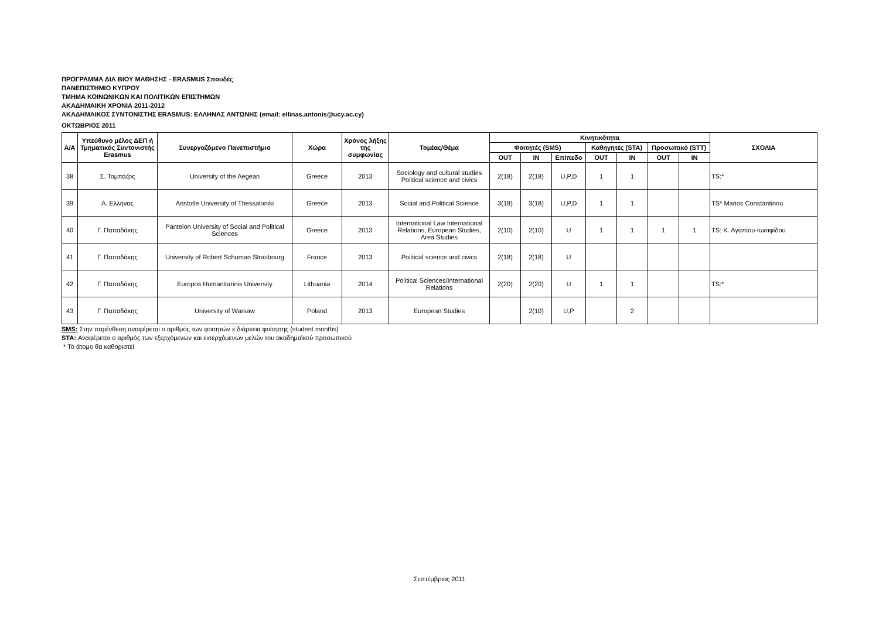ΠΡΟΓΡΑΜΜΑ ΔΙΑ ΒΙΟΥ ΜΑΘΗΣΗΣ - ERASMUS Σπουδές
ΠΑΝΕΠΙΣΤΗΜΙΟ ΚΥΠΡΟΥ
ΤΜΗΜΑ ΚΟΙΝΩΝΙΚΩΝ ΚΑΙ ΠΟΛΙΤΙΚΩΝ ΕΠΙΣΤΗΜΩΝ
ΑΚΑΔΗΜΑΙΚΗ ΧΡΟΝΙΑ 2011-2012
ΑΚΑΔΗΜΑΙΚΟΣ ΣΥΝΤΟΝΙΣΤΗΣ ERASMUS: ΕΛΛΗΝΑΣ ΑΝΤΩΝΗΣ (email: ellinas.antonis@ucy.ac.cy)
ΟΚΤΩΒΡΙΟΣ 2011
| Α/Α | Υπεύθυνο μέλος ΔΕΠ ή Τμηματικός Συντονιστής Erasmus | Συνεργαζόμενο Πανεπιστήμιο | Χώρα | Χρόνος λήξης της συμφωνίας | Τομέας/Θέμα | Κινητικότητα | | | | | | | ΣΧΟΛΙΑ |
| --- | --- | --- | --- | --- | --- | --- | --- | --- | --- | --- | --- | --- | --- |
| | | | | | | Φοιτητές (SMS) | | | Καθηγητές (STA) | | Προσωπικό (STT) | | |
| | | | | | | OUT | IN | Επίπεδο | OUT | IN | OUT | IN | |
| 38 | Σ. Τομπάζος | University of the Aegean | Greece | 2013 | Sociology and cultural studies Political science and civics | 2(18) | 2(18) | U,P,D | 1 | 1 | | | TS:* |
| 39 | Α. Ελληνας | Aristotle University of Thessaloniki | Greece | 2013 | Social and Political Science | 3(18) | 3(18) | U,P,D | 1 | 1 | | | TS* Marios Constantinou |
| 40 | Γ. Παπαδάκης | Panteion University of Social and Political Sciences | Greece | 2013 | International Law International Relations, European Studies, Area Studies | 2(10) | 2(10) | U | 1 | 1 | 1 | 1 | TS: Κ. Αγαπίου-Ιωσιφίδου |
| 41 | Γ. Παπαδάκης | University of Robert Schuman Strasbourg | France | 2013 | Political science and civics | 2(18) | 2(18) | U | | | | | |
| 42 | Γ. Παπαδάκης | Europos Humanitarinis University | Lithuania | 2014 | Political Sciences/International Relations | 2(20) | 2(20) | U | 1 | 1 | | | TS:* |
| 43 | Γ. Παπαδάκης | University of Warsaw | Poland | 2013 | European Studies | | 2(10) | U,P | | 2 | | | |
SMS: Στην παρένθεση αναφέρεται ο αριθμός των φοιτητών x διάρκεια φοίτησης (student months)
STA: Αναφέρεται ο αριθμός των εξερχόμενων και εισερχόμενων μελών του ακαδημαϊκού προσωπικού
* Το άτομο θα καθοριστεί
Σεπτέμβριος 2011